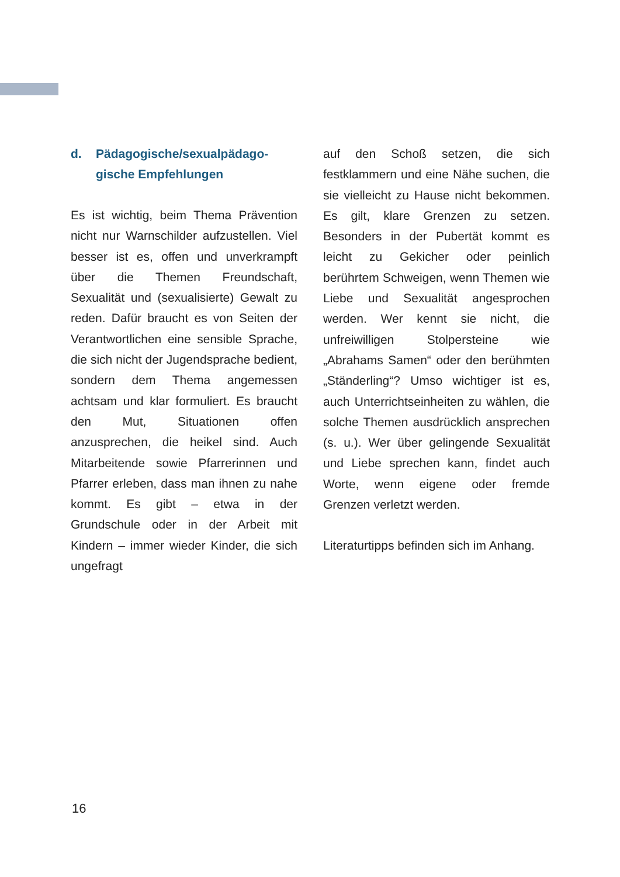d. Pädagogische/sexualpädago-
gische Empfehlungen
Es ist wichtig, beim Thema Prävention nicht nur Warnschilder aufzustellen. Viel besser ist es, offen und unverkrampft über die Themen Freundschaft, Sexualität und (sexualisierte) Gewalt zu reden. Dafür braucht es von Seiten der Verantwortlichen eine sensible Sprache, die sich nicht der Jugendsprache bedient, sondern dem Thema angemessen achtsam und klar formuliert. Es braucht den Mut, Situationen offen anzusprechen, die heikel sind. Auch Mitarbeitende sowie Pfarrerinnen und Pfarrer erleben, dass man ihnen zu nahe kommt. Es gibt – etwa in der Grundschule oder in der Arbeit mit Kindern – immer wieder Kinder, die sich ungefragt
auf den Schoß setzen, die sich festklammern und eine Nähe suchen, die sie vielleicht zu Hause nicht bekommen. Es gilt, klare Grenzen zu setzen. Besonders in der Pubertät kommt es leicht zu Gekicher oder peinlich berührtem Schweigen, wenn Themen wie Liebe und Sexualität angesprochen werden. Wer kennt sie nicht, die unfreiwilligen Stolpersteine wie „Abrahams Samen“ oder den berühmten „Ständerling“? Umso wichtiger ist es, auch Unterrichtseinheiten zu wählen, die solche Themen ausdrücklich ansprechen (s. u.). Wer über gelingende Sexualität und Liebe sprechen kann, findet auch Worte, wenn eigene oder fremde Grenzen verletzt werden.
Literaturtipps befinden sich im Anhang.
16